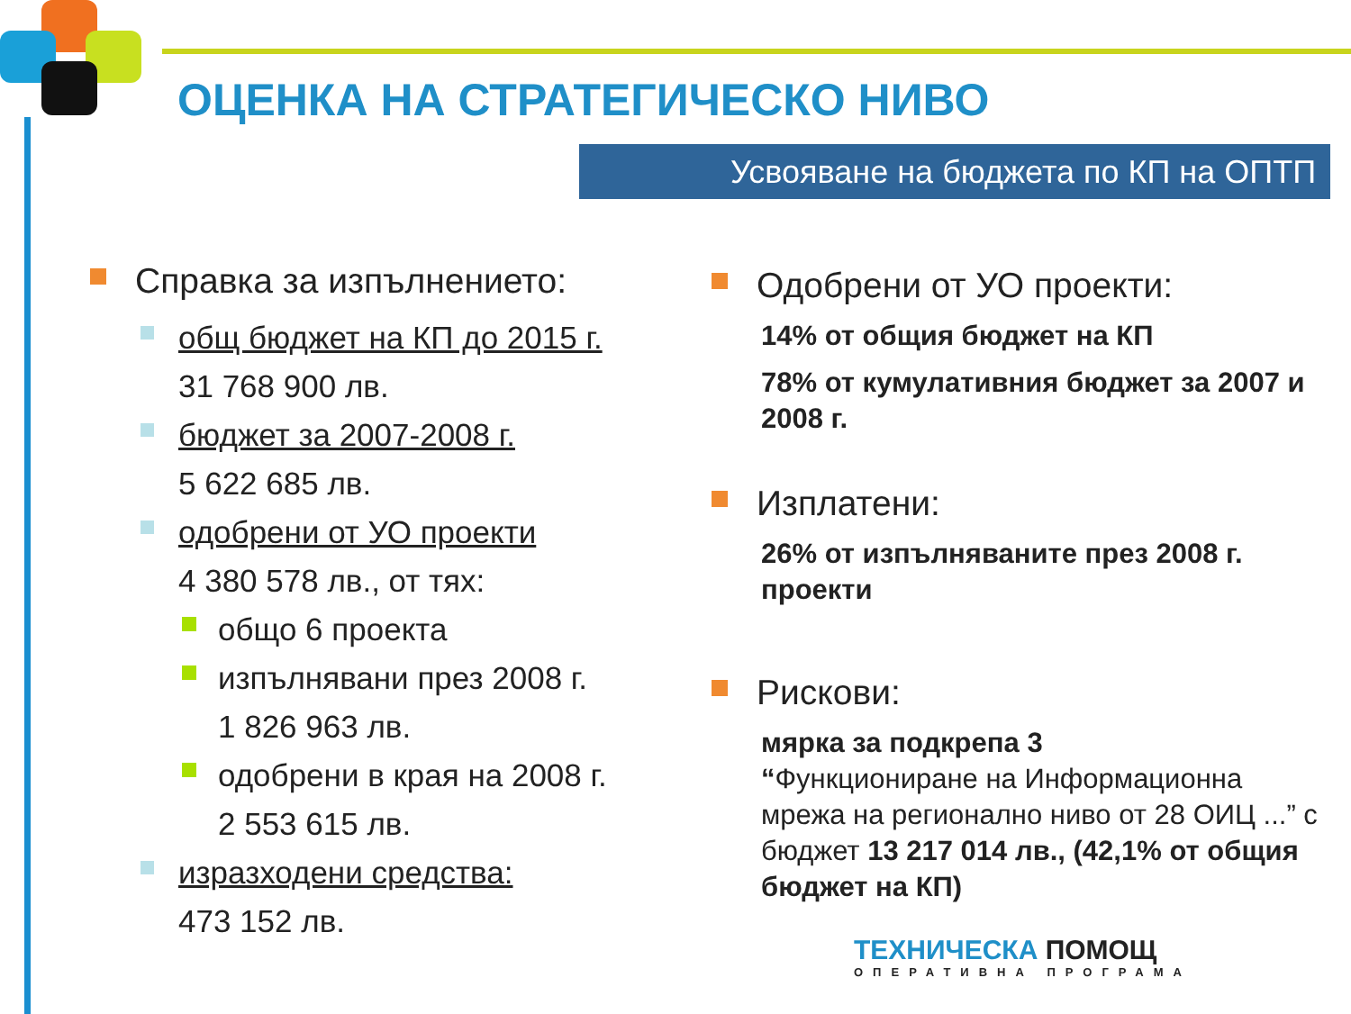ОЦЕНКА НА СТРАТЕГИЧЕСКО НИВО
Усвояване на бюджета по КП на ОПТП
Справка за изпълнението:
общ бюджет на КП до 2015 г.
31 768 900 лв.
бюджет за 2007-2008 г.
5 622 685 лв.
одобрени от УО проекти
4 380 578 лв., от тях:
общо 6 проекта
изпълнявани през 2008 г.
1 826 963 лв.
одобрени в края на 2008 г.
2 553 615 лв.
изразходени средства:
473 152 лв.
Одобрени от УО проекти:
14% от общия бюджет на КП
78% от кумулативния бюджет за 2007 и 2008 г.
Изплатени:
26% от изпълняваните през 2008 г. проекти
Рискови:
мярка за подкрепа 3
“Функциониране на Информационна мрежа на регионално ниво от 28 ОИЦ ...” с бюджет 13 217 014 лв., (42,1% от общия бюджет на КП)
ТЕХНИЧЕСКА ПОМОЩ
ОПЕРАТИВНА ПРОГРАМА